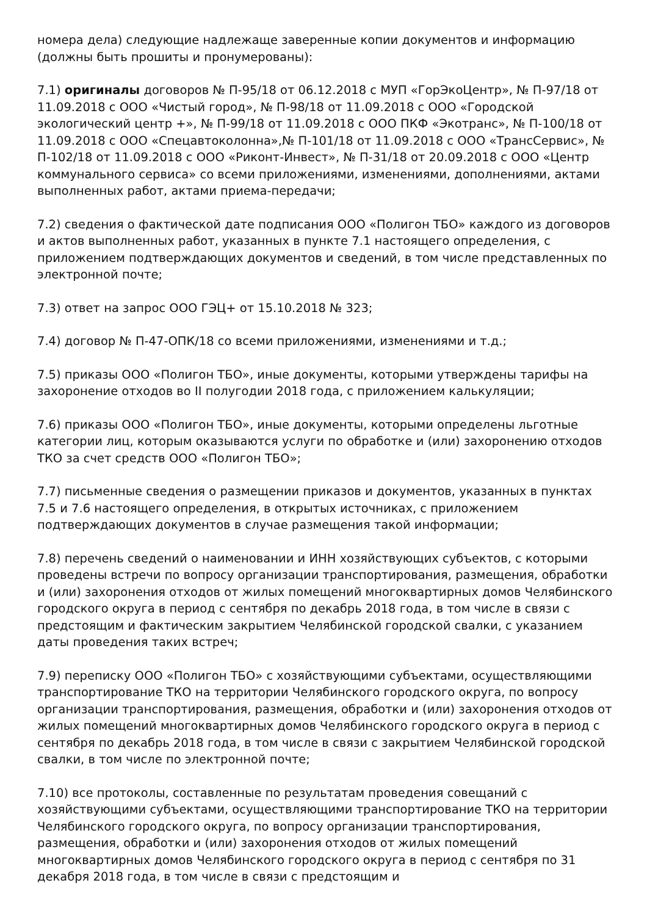номера дела) следующие надлежаще заверенные копии документов и информацию (должны быть прошиты и пронумерованы):
7.1) оригиналы договоров № П-95/18 от 06.12.2018 с МУП «ГорЭкоЦентр», № П-97/18 от 11.09.2018 с ООО «Чистый город», № П-98/18 от 11.09.2018 с ООО «Городской экологический центр +», № П-99/18 от 11.09.2018 с ООО ПКФ «Экотранс», № П-100/18 от 11.09.2018 с ООО «Спецавтоколонна»,№ П-101/18 от 11.09.2018 с ООО «ТрансСервис», № П-102/18 от 11.09.2018 с ООО «Риконт-Инвест», № П-31/18 от 20.09.2018 с ООО «Центр коммунального сервиса» со всеми приложениями, изменениями, дополнениями, актами выполненных работ, актами приема-передачи;
7.2) сведения о фактической дате подписания ООО «Полигон ТБО» каждого из договоров и актов выполненных работ, указанных в пункте 7.1 настоящего определения, с приложением подтверждающих документов и сведений, в том числе представленных по электронной почте;
7.3) ответ на запрос ООО ГЭЦ+ от 15.10.2018 № 323;
7.4) договор № П-47-ОПК/18 со всеми приложениями, изменениями и т.д.;
7.5) приказы ООО «Полигон ТБО», иные документы, которыми утверждены тарифы на захоронение отходов во II полугодии 2018 года, с приложением калькуляции;
7.6) приказы ООО «Полигон ТБО», иные документы, которыми определены льготные категории лиц, которым оказываются услуги по обработке и (или) захоронению отходов ТКО за счет средств ООО «Полигон ТБО»;
7.7) письменные сведения о размещении приказов и документов, указанных в пунктах 7.5 и 7.6 настоящего определения, в открытых источниках, с приложением подтверждающих документов в случае размещения такой информации;
7.8) перечень сведений о наименовании и ИНН хозяйствующих субъектов, с которыми проведены встречи по вопросу организации транспортирования, размещения, обработки и (или) захоронения отходов от жилых помещений многоквартирных домов Челябинского городского округа в период с сентября по декабрь 2018 года, в том числе в связи с предстоящим и фактическим закрытием Челябинской городской свалки, с указанием даты проведения таких встреч;
7.9) переписку ООО «Полигон ТБО» с хозяйствующими субъектами, осуществляющими транспортирование ТКО на территории Челябинского городского округа, по вопросу организации транспортирования, размещения, обработки и (или) захоронения отходов от жилых помещений многоквартирных домов Челябинского городского округа в период с сентября по декабрь 2018 года, в том числе в связи с закрытием Челябинской городской свалки, в том числе по электронной почте;
7.10) все протоколы, составленные по результатам проведения совещаний с хозяйствующими субъектами, осуществляющими транспортирование ТКО на территории Челябинского городского округа, по вопросу организации транспортирования, размещения, обработки и (или) захоронения отходов от жилых помещений многоквартирных домов Челябинского городского округа в период с сентября по 31 декабря 2018 года, в том числе в связи с предстоящим и